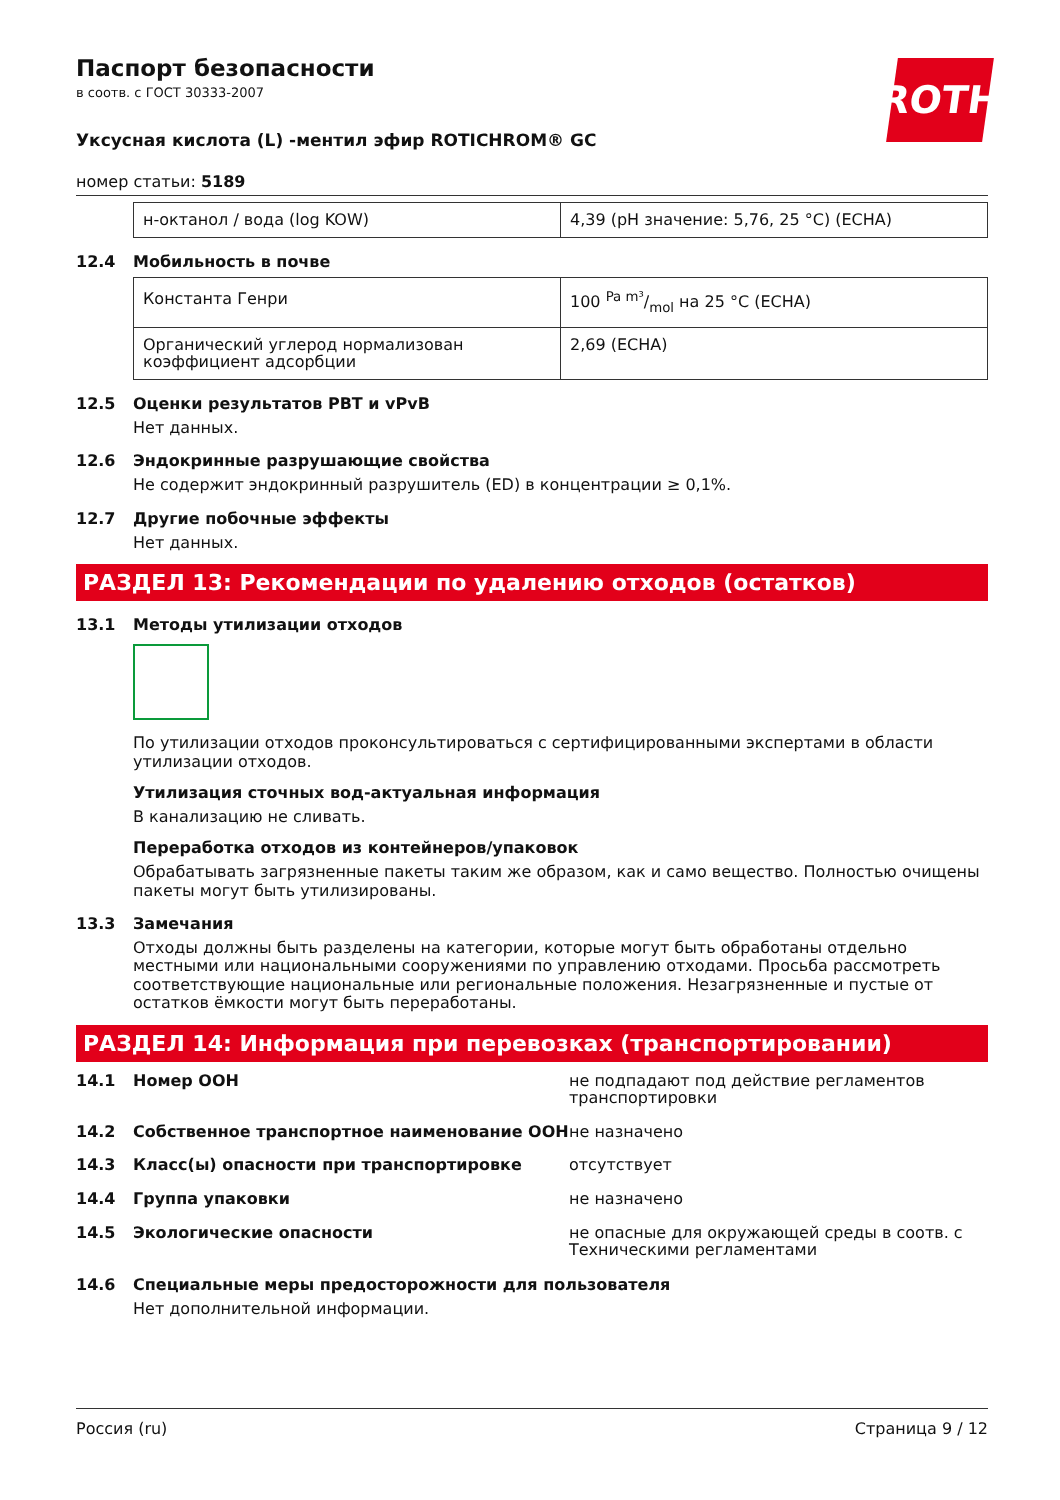ROTH
Паспорт безопасности
в соотв. с ГОСТ 30333-2007
Уксусная кислота (L) -ментил эфир ROTICHROM® GC
номер статьи: 5189
| н-октанол / вода (log KOW) | 4,39 (pH значение: 5,76, 25 °C) (ECHA) |
12.4 Мобильность в почве
| Константа Генри | 100 Pa m³/mol на 25 °C (ECHA) |
| Органический углерод нормализован коэффициент адсорбции | 2,69 (ECHA) |
12.5 Оценки результатов PBT и vPvB
Нет данных.
12.6 Эндокринные разрушающие свойства
Не содержит эндокринный разрушитель (ED) в концентрации ≥ 0,1%.
12.7 Другие побочные эффекты
Нет данных.
РАЗДЕЛ 13: Рекомендации по удалению отходов (остатков)
13.1 Методы утилизации отходов
По утилизации отходов проконсультироваться с сертифицированными экспертами в области утилизации отходов.
Утилизация сточных вод-актуальная информация
В канализацию не сливать.
Переработка отходов из контейнеров/упаковок
Обрабатывать загрязненные пакеты таким же образом, как и само вещество. Полностью очищены пакеты могут быть утилизированы.
13.3 Замечания
Отходы должны быть разделены на категории, которые могут быть обработаны отдельно местными или национальными сооружениями по управлению отходами. Просьба рассмотреть соответствующие национальные или региональные положения. Незагрязненные и пустые от остатков ёмкости могут быть переработаны.
РАЗДЕЛ 14: Информация при перевозках (транспортировании)
14.1 Номер ООН не подпадают под действие регламентов транспортировки
14.2 Собственное транспортное наименование ООН не назначено
14.3 Класс(ы) опасности при транспортировке отсутствует
14.4 Группа упаковки не назначено
14.5 Экологические опасности не опасные для окружающей среды в соотв. с Техническими регламентами
14.6 Специальные меры предосторожности для пользователя
Нет дополнительной информации.
Россия (ru) Страница 9 / 12